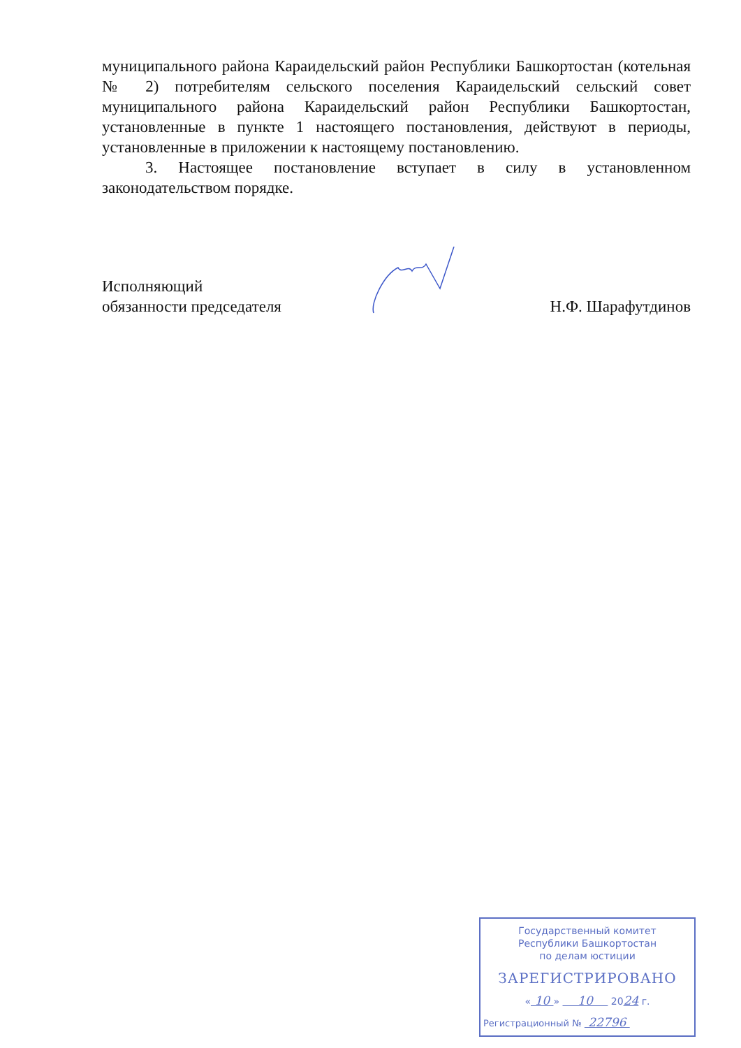муниципального района Караидельский район Республики Башкортостан (котельная № 2) потребителям сельского поселения Караидельский сельский совет муниципального района Караидельский район Республики Башкортостан, установленные в пункте 1 настоящего постановления, действуют в периоды, установленные в приложении к настоящему постановлению.
3. Настоящее постановление вступает в силу в установленном законодательством порядке.
Исполняющий
обязанности председателя
Н.Ф. Шарафутдинов
Государственный комитет
Республики Башкортостан
по делам юстиции
ЗАРЕГИСТРИРОВАНО
« 10 » 10 2024 г.
Регистрационный № 22796